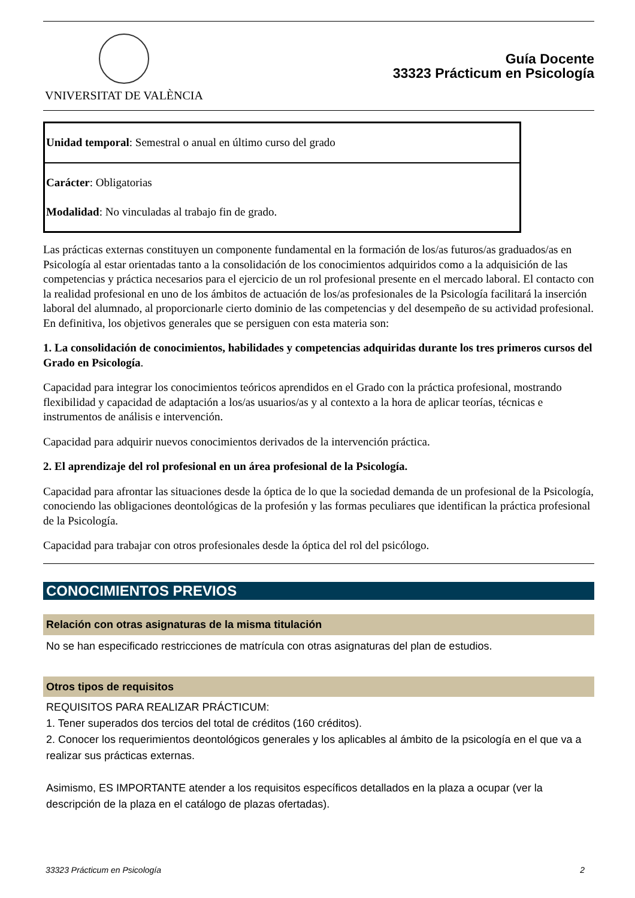VNIVERSITAT DE VALÈNCIA
Guía Docente
33323 Prácticum en Psicología
| Unidad temporal : Semestral o anual en último curso del grado |
| Carácter : Obligatorias Modalidad : No vinculadas al trabajo fin de grado. |
Las prácticas externas constituyen un componente fundamental en la formación de los/as futuros/as graduados/as en Psicología al estar orientadas tanto a la consolidación de los conocimientos adquiridos como a la adquisición de las competencias y práctica necesarios para el ejercicio de un rol profesional presente en el mercado laboral. El contacto con la realidad profesional en uno de los ámbitos de actuación de los/as profesionales de la Psicología facilitará la inserción laboral del alumnado, al proporcionarle cierto dominio de las competencias y del desempeño de su actividad profesional. En definitiva, los objetivos generales que se persiguen con esta materia son:
1. La consolidación de conocimientos, habilidades y competencias adquiridas durante los tres primeros cursos del Grado en Psicología.
Capacidad para integrar los conocimientos teóricos aprendidos en el Grado con la práctica profesional, mostrando flexibilidad y capacidad de adaptación a los/as usuarios/as y al contexto a la hora de aplicar teorías, técnicas e instrumentos de análisis e intervención.
Capacidad para adquirir nuevos conocimientos derivados de la intervención práctica.
2. El aprendizaje del rol profesional en un área profesional de la Psicología.
Capacidad para afrontar las situaciones desde la óptica de lo que la sociedad demanda de un profesional de la Psicología, conociendo las obligaciones deontológicas de la profesión y las formas peculiares que identifican la práctica profesional de la Psicología.
Capacidad para trabajar con otros profesionales desde la óptica del rol del psicólogo.
CONOCIMIENTOS PREVIOS
Relación con otras asignaturas de la misma titulación
No se han especificado restricciones de matrícula con otras asignaturas del plan de estudios.
Otros tipos de requisitos
REQUISITOS PARA REALIZAR PRÁCTICUM:
1. Tener superados dos tercios del total de créditos (160 créditos).
2. Conocer los requerimientos deontológicos generales y los aplicables al ámbito de la psicología en el que va a realizar sus prácticas externas.
Asimismo, ES IMPORTANTE atender a los requisitos específicos detallados en la plaza a ocupar (ver la descripción de la plaza en el catálogo de plazas ofertadas).
33323 Prácticum en Psicología 2